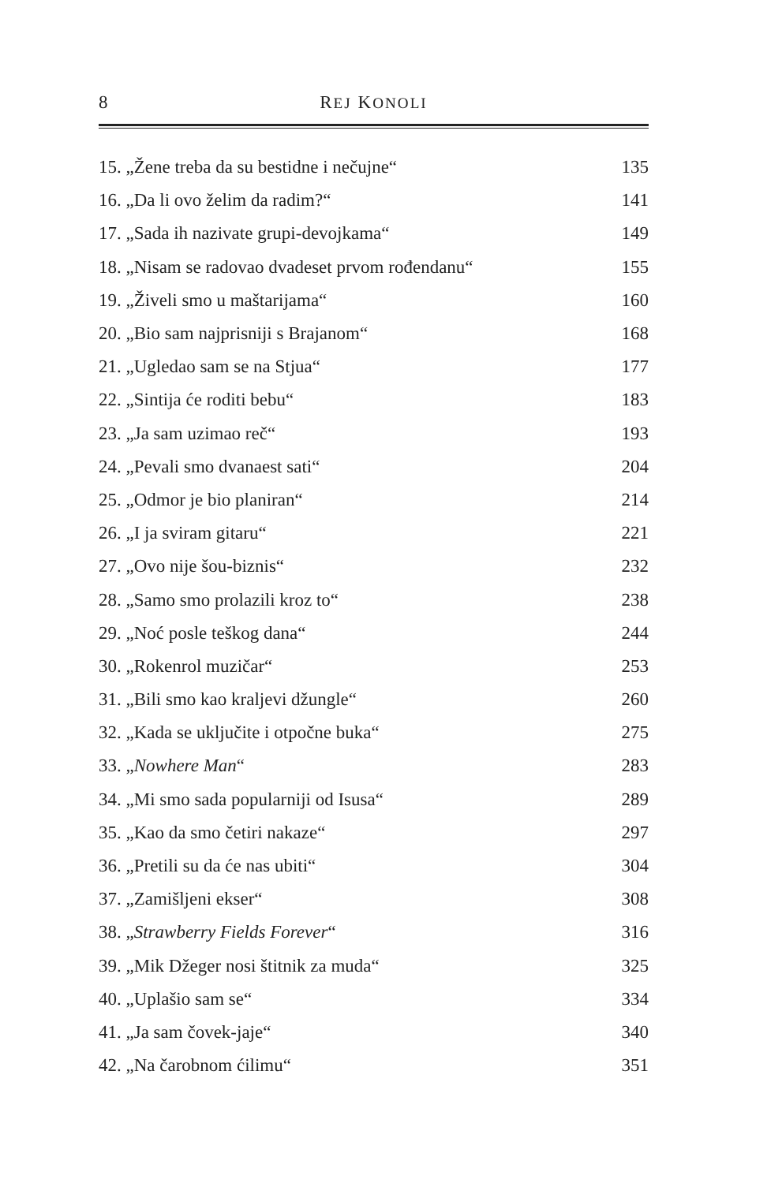8 REJ KONOLI
15. „Žene treba da su bestidne i nečujne“135
16. „Da li ovo želim da radim?“141
17. „Sada ih nazivate grupi-devojkama“149
18. „Nisam se radovao dvadeset prvom rođendanu“155
19. „Živeli smo u maštarijama“160
20. „Bio sam najprisniji s Brajanom“168
21. „Ugledao sam se na Stjua“177
22. „Sintija će roditi bebu“183
23. „Ja sam uzimao reč“193
24. „Pevali smo dvanaest sati“204
25. „Odmor je bio planiran“214
26. „I ja sviram gitaru“221
27. „Ovo nije šou-biznis“232
28. „Samo smo prolazili kroz to“238
29. „Noć posle teškog dana“244
30. „Rokenrol muzičar“253
31. „Bili smo kao kraljevi džungle“260
32. „Kada se uključite i otpočne buka“275
33. „Nowhere Man“283
34. „Mi smo sada popularniji od Isusa“289
35. „Kao da smo četiri nakaze“297
36. „Pretili su da će nas ubiti“304
37. „Zamišljeni ekser“308
38. „Strawberry Fields Forever“316
39. „Mik Džeger nosi štitnik za muda“325
40. „Uplašio sam se“334
41. „Ja sam čovek-jaje“340
42. „Na čarobnom ćilimu“351